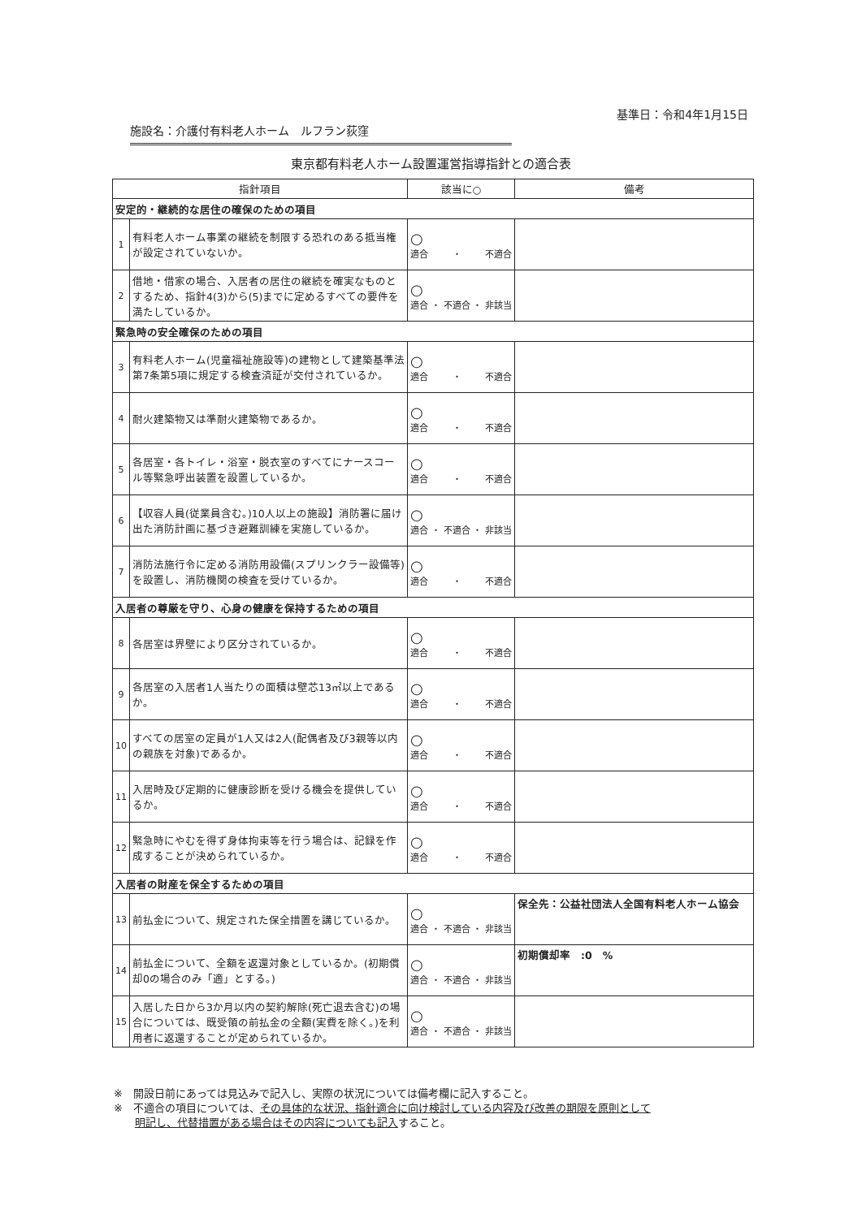基準日：令和4年1月15日
施設名：介護付有料老人ホーム　ルフラン荻窪
東京都有料老人ホーム設置運営指導指針との適合表
| 指針項目 | | 該当に○ | 備考 |
| --- | --- | --- | --- |
| 安定的・継続的な居住の確保のための項目 | | | |
| 1 | 有料老人ホーム事業の継続を制限する恐れのある抵当権が設定されていないか。 | ○ 適合 ・ 不適合 | |
| 2 | 借地・借家の場合、入居者の居住の継続を確実なものとするため、指針4(3)から(5)までに定めるすべての要件を満たしているか。 | ○ 適合 ・ 不適合 ・ 非該当 | |
| 緊急時の安全確保のための項目 | | | |
| 3 | 有料老人ホーム(児童福祉施設等)の建物として建築基準法第7条第5項に規定する検査済証が交付されているか。 | ○ 適合 ・ 不適合 | |
| 4 | 耐火建築物又は準耐火建築物であるか。 | ○ 適合 ・ 不適合 | |
| 5 | 各居室・各トイレ・浴室・脱衣室のすべてにナースコール等緊急呼出装置を設置しているか。 | ○ 適合 ・ 不適合 | |
| 6 | 【収容人員(従業員含む。)10人以上の施設】消防署に届け出た消防計画に基づき避難訓練を実施しているか。 | ○ 適合 ・ 不適合 ・ 非該当 | |
| 7 | 消防法施行令に定める消防用設備(スプリンクラー設備等)を設置し、消防機関の検査を受けているか。 | ○ 適合 ・ 不適合 | |
| 入居者の尊厳を守り、心身の健康を保持するための項目 | | | |
| 8 | 各居室は界壁により区分されているか。 | ○ 適合 ・ 不適合 | |
| 9 | 各居室の入居者1人当たりの面積は壁芯13㎡以上であるか。 | ○ 適合 ・ 不適合 | |
| 10 | すべての居室の定員が1人又は2人(配偶者及び3親等以内の親族を対象)であるか。 | ○ 適合 ・ 不適合 | |
| 11 | 入居時及び定期的に健康診断を受ける機会を提供しているか。 | ○ 適合 ・ 不適合 | |
| 12 | 緊急時にやむを得ず身体拘束等を行う場合は、記録を作成することが決められているか。 | ○ 適合 ・ 不適合 | |
| 入居者の財産を保全するための項目 | | | |
| 13 | 前払金について、規定された保全措置を講じているか。 | ○ 適合 ・ 不適合 ・ 非該当 | 保全先：公益社団法人全国有料老人ホーム協会 |
| 14 | 前払金について、全額を返還対象としているか。(初期償却0の場合のみ「適」とする。) | ○ 適合 ・ 不適合 ・ 非該当 | 初期償却率 :0 % |
| 15 | 入居した日から3か月以内の契約解除(死亡退去含む)の場合については、既受領の前払金の全額(実費を除く。)を利用者に返還することが定められているか。 | ○ 適合 ・ 不適合 ・ 非該当 | |
※　開設日前にあっては見込みで記入し、実際の状況については備考欄に記入すること。
※　不適合の項目については、その具体的な状況、指針適合に向け検討している内容及び改善の期限を原則として
明記し、代替措置がある場合はその内容についても記入すること。